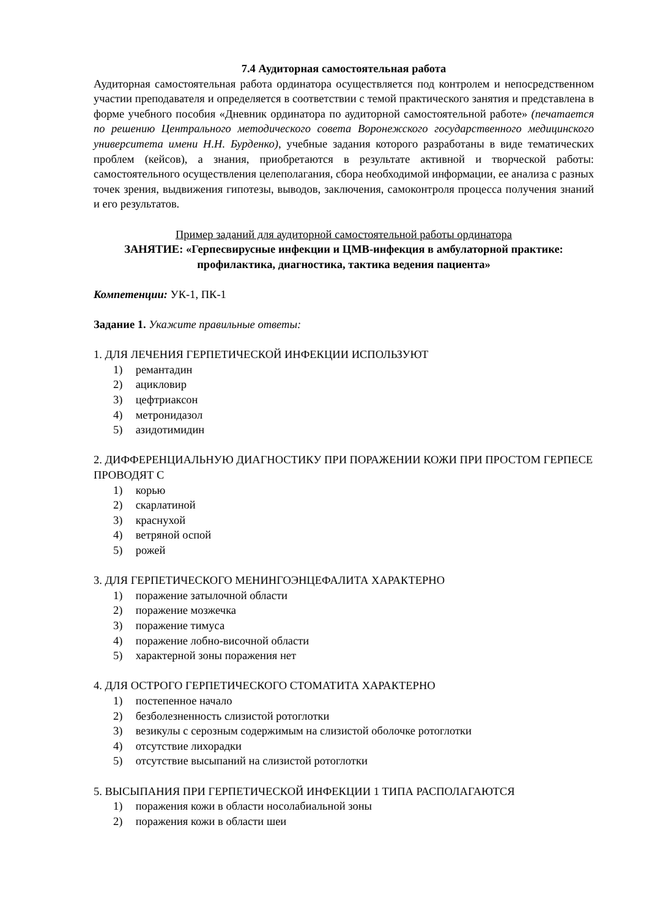7.4 Аудиторная самостоятельная работа
Аудиторная самостоятельная работа ординатора осуществляется под контролем и непосредственном участии преподавателя и определяется в соответствии с темой практического занятия и представлена в форме учебного пособия «Дневник ординатора по аудиторной самостоятельной работе» (печатается по решению Центрального методического совета Воронежского государственного медицинского университета имени Н.Н. Бурденко), учебные задания которого разработаны в виде тематических проблем (кейсов), а знания, приобретаются в результате активной и творческой работы: самостоятельного осуществления целеполагания, сбора необходимой информации, ее анализа с разных точек зрения, выдвижения гипотезы, выводов, заключения, самоконтроля процесса получения знаний и его результатов.
Пример заданий для аудиторной самостоятельной работы ординатора
ЗАНЯТИЕ: «Герпесвирусные инфекции и ЦМВ-инфекция в амбулаторной практике: профилактика, диагностика, тактика ведения пациента»
Компетенции: УК-1, ПК-1
Задание 1. Укажите правильные ответы:
1. ДЛЯ ЛЕЧЕНИЯ ГЕРПЕТИЧЕСКОЙ ИНФЕКЦИИ ИСПОЛЬЗУЮТ
1) ремантадин
2) ацикловир
3) цефтриаксон
4) метронидазол
5) азидотимидин
2. ДИФФЕРЕНЦИАЛЬНУЮ ДИАГНОСТИКУ ПРИ ПОРАЖЕНИИ КОЖИ ПРИ ПРОСТОМ ГЕРПЕСЕ ПРОВОДЯТ С
1) корью
2) скарлатиной
3) краснухой
4) ветряной оспой
5) рожей
3. ДЛЯ ГЕРПЕТИЧЕСКОГО МЕНИНГОЭНЦЕФАЛИТА ХАРАКТЕРНО
1) поражение затылочной области
2) поражение мозжечка
3) поражение тимуса
4) поражение лобно-височной области
5) характерной зоны поражения нет
4. ДЛЯ ОСТРОГО ГЕРПЕТИЧЕСКОГО СТОМАТИТА ХАРАКТЕРНО
1) постепенное начало
2) безболезненность слизистой ротоглотки
3) везикулы с серозным содержимым на слизистой оболочке ротоглотки
4) отсутствие лихорадки
5) отсутствие высыпаний на слизистой ротоглотки
5. ВЫСЫПАНИЯ ПРИ ГЕРПЕТИЧЕСКОЙ ИНФЕКЦИИ 1 ТИПА РАСПОЛАГАЮТСЯ
1) поражения кожи в области носолабиальной зоны
2) поражения кожи в области шеи